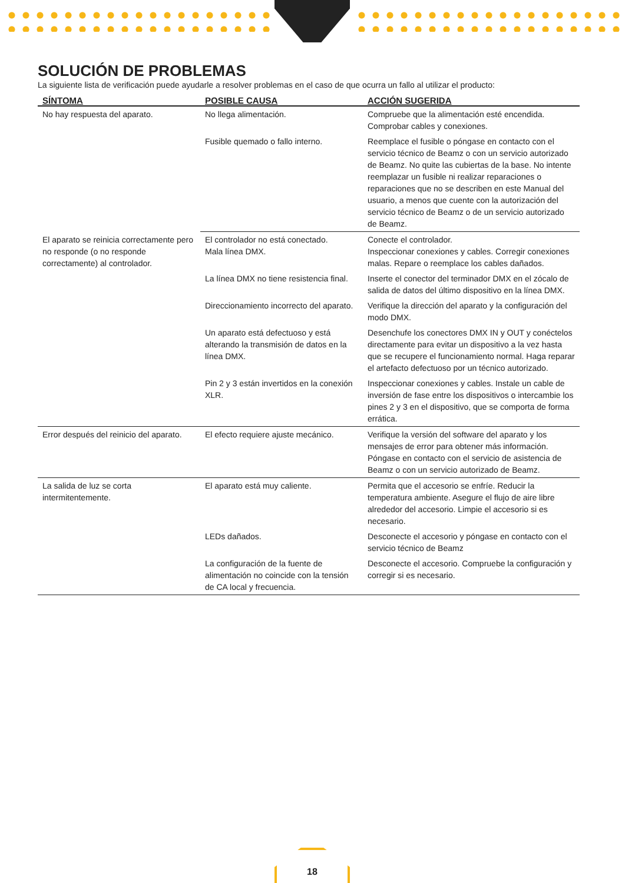SOLUCIÓN DE PROBLEMAS
La siguiente lista de verificación puede ayudarle a resolver problemas en el caso de que ocurra un fallo al utilizar el producto:
| SÍNTOMA | POSIBLE CAUSA | ACCIÓN SUGERIDA |
| --- | --- | --- |
| No hay respuesta del aparato. | No llega alimentación. | Compruebe que la alimentación esté encendida. Comprobar cables y conexiones. |
| | Fusible quemado o fallo interno. | Reemplace el fusible o póngase en contacto con el servicio técnico de Beamz o con un servicio autorizado de Beamz. No quite las cubiertas de la base. No intente reemplazar un fusible ni realizar reparaciones o reparaciones que no se describen en este Manual del usuario, a menos que cuente con la autorización del servicio técnico de Beamz o de un servicio autorizado de Beamz. |
| El aparato se reinicia correctamente pero no responde (o no responde correctamente) al controlador. | El controlador no está conectado. Mala línea DMX. | Conecte el controlador. Inspeccionar conexiones y cables. Corregir conexiones malas. Repare o reemplace los cables dañados. |
| | La línea DMX no tiene resistencia final. | Inserte el conector del terminador DMX en el zócalo de salida de datos del último dispositivo en la línea DMX. |
| | Direccionamiento incorrecto del aparato. | Verifique la dirección del aparato y la configuración del modo DMX. |
| | Un aparato está defectuoso y está alterando la transmisión de datos en la línea DMX. | Desenchufe los conectores DMX IN y OUT y conéctelos directamente para evitar un dispositivo a la vez hasta que se recupere el funcionamiento normal. Haga reparar el artefacto defectuoso por un técnico autorizado. |
| | Pin 2 y 3 están invertidos en la conexión XLR. | Inspeccionar conexiones y cables. Instale un cable de inversión de fase entre los dispositivos o intercambie los pines 2 y 3 en el dispositivo, que se comporta de forma errática. |
| Error después del reinicio del aparato. | El efecto requiere ajuste mecánico. | Verifique la versión del software del aparato y los mensajes de error para obtener más información. Póngase en contacto con el servicio de asistencia de Beamz o con un servicio autorizado de Beamz. |
| La salida de luz se corta intermitentemente. | El aparato está muy caliente. | Permita que el accesorio se enfríe. Reducir la temperatura ambiente. Asegure el flujo de aire libre alrededor del accesorio. Limpie el accesorio si es necesario. |
| | LEDs dañados. | Desconecte el accesorio y póngase en contacto con el servicio técnico de Beamz |
| | La configuración de la fuente de alimentación no coincide con la tensión de CA local y frecuencia. | Desconecte el accesorio. Compruebe la configuración y corregir si es necesario. |
18